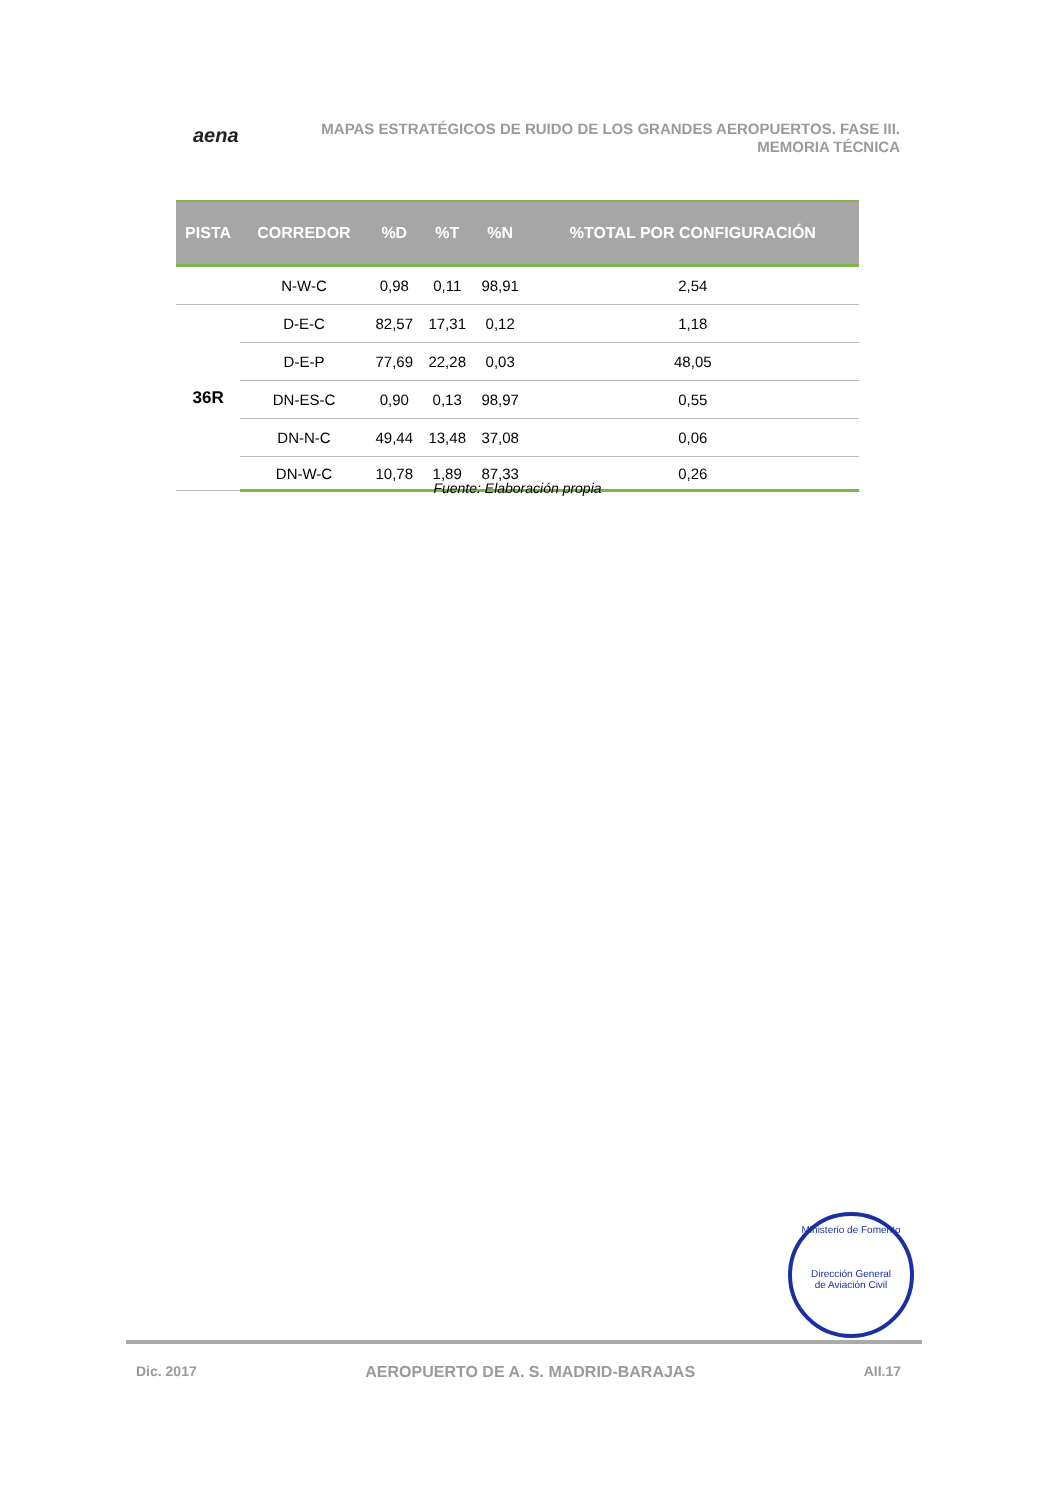aena
MAPAS ESTRATÉGICOS DE RUIDO DE LOS GRANDES AEROPUERTOS. FASE III.
MEMORIA TÉCNICA
| PISTA | CORREDOR | %D | %T | %N | %TOTAL POR CONFIGURACIÓN |
| --- | --- | --- | --- | --- | --- |
| | N-W-C | 0,98 | 0,11 | 98,91 | 2,54 |
| 36R | D-E-C | 82,57 | 17,31 | 0,12 | 1,18 |
| | D-E-P | 77,69 | 22,28 | 0,03 | 48,05 |
| | DN-ES-C | 0,90 | 0,13 | 98,97 | 0,55 |
| | DN-N-C | 49,44 | 13,48 | 37,08 | 0,06 |
| | DN-W-C | 10,78 | 1,89 | 87,33 | 0,26 |
Fuente: Elaboración propia
Ministerio de Fomento
Dirección General
de Aviación Civil
Dic. 2017 AEROPUERTO DE A. S. MADRID-BARAJAS AII.17